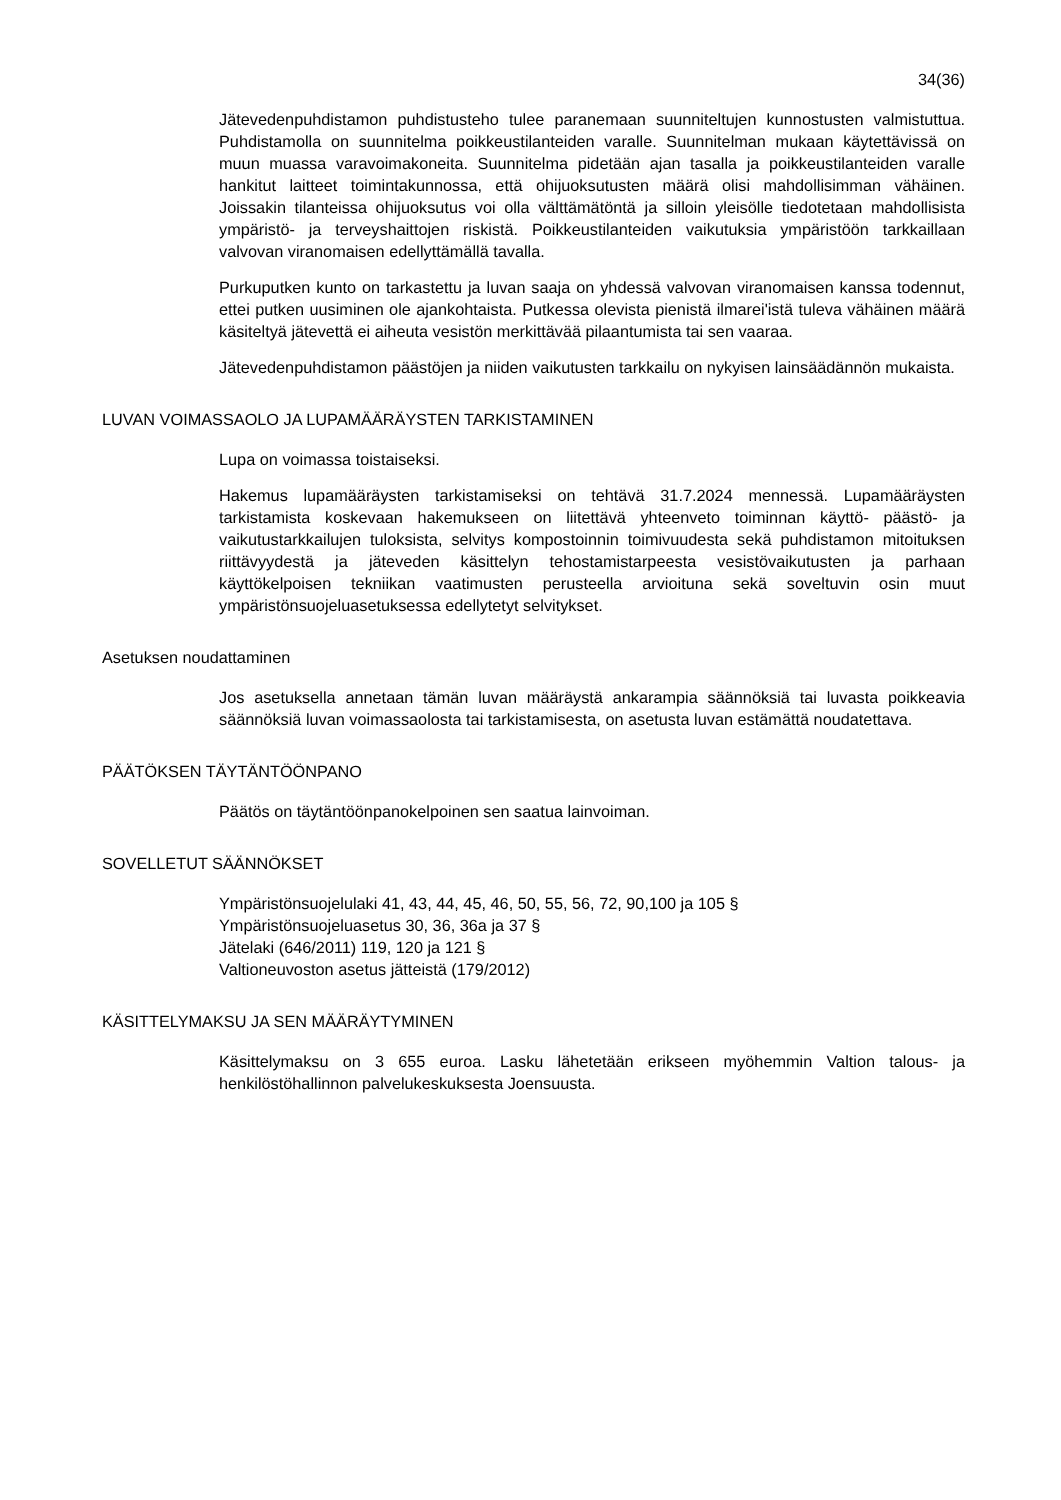34(36)
Jätevedenpuhdistamon puhdistusteho tulee paranemaan suunniteltujen kunnostusten valmistuttua. Puhdistamolla on suunnitelma poikkeustilanteiden varalle. Suunnitelman mukaan käytettävissä on muun muassa varavoimakoneita. Suunnitelma pidetään ajan tasalla ja poikkeustilanteiden varalle hankitut laitteet toimintakunnossa, että ohijuoksutusten määrä olisi mahdollisimman vähäinen. Joissakin tilanteissa ohijuoksutus voi olla välttämätöntä ja silloin yleisölle tiedotetaan mahdollisista ympäristö- ja terveyshaittojen riskistä. Poikkeustilanteiden vaikutuksia ympäristöön tarkkaillaan valvovan viranomaisen edellyttämällä tavalla.
Purkuputken kunto on tarkastettu ja luvan saaja on yhdessä valvovan viranomaisen kanssa todennut, ettei putken uusiminen ole ajankohtaista. Putkessa olevista pienistä ilmarei'istä tuleva vähäinen määrä käsiteltyä jätevettä ei aiheuta vesistön merkittävää pilaantumista tai sen vaaraa.
Jätevedenpuhdistamon päästöjen ja niiden vaikutusten tarkkailu on nykyisen lainsäädännön mukaista.
LUVAN VOIMASSAOLO JA LUPAMÄÄRÄYSTEN TARKISTAMINEN
Lupa on voimassa toistaiseksi.
Hakemus lupamääräysten tarkistamiseksi on tehtävä 31.7.2024 mennessä. Lupamääräysten tarkistamista koskevaan hakemukseen on liitettävä yhteenveto toiminnan käyttö- päästö- ja vaikutustarkkailujen tuloksista, selvitys kompostoinnin toimivuudesta sekä puhdistamon mitoituksen riittävyydestä ja jäteveden käsittelyn tehostamistarpeesta vesistövaikutusten ja parhaan käyttökelpoisen tekniikan vaatimusten perusteella arvioituna sekä soveltuvin osin muut ympäristönsuojeluasetuksessa edellytetyt selvitykset.
Asetuksen noudattaminen
Jos asetuksella annetaan tämän luvan määräystä ankarampia säännöksiä tai luvasta poikkeavia säännöksiä luvan voimassaolosta tai tarkistamisesta, on asetusta luvan estämättä noudatettava.
PÄÄTÖKSEN TÄYTÄNTÖÖNPANO
Päätös on täytäntöönpanokelpoinen sen saatua lainvoiman.
SOVELLETUT SÄÄNNÖKSET
Ympäristönsuojelulaki 41, 43, 44, 45, 46, 50, 55, 56, 72, 90,100 ja 105 §
Ympäristönsuojeluasetus 30, 36, 36a ja 37 §
Jätelaki (646/2011) 119, 120 ja 121 §
Valtioneuvoston asetus jätteistä (179/2012)
KÄSITTELYMAKSU JA SEN MÄÄRÄYTYMINEN
Käsittelymaksu on 3 655 euroa. Lasku lähetetään erikseen myöhemmin Valtion talous- ja henkilöstöhallinnon palvelukeskuksesta Joensuusta.